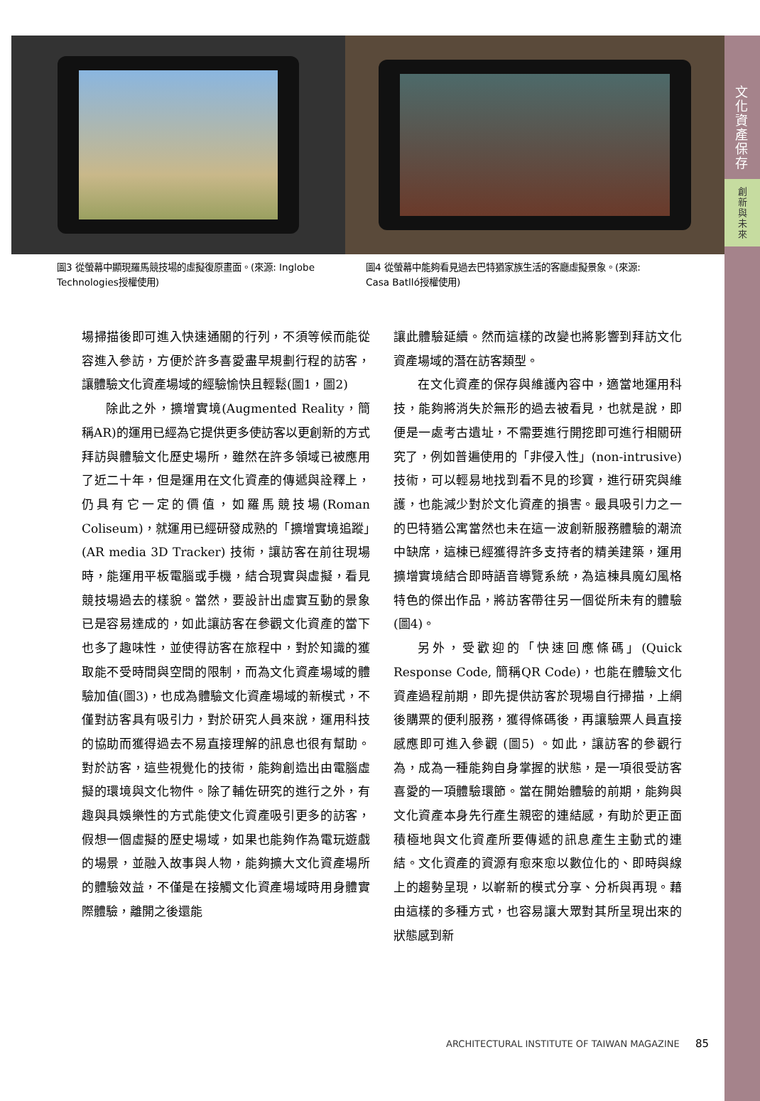文化資產保存
創
新
與
未
來
圖3 從螢幕中顯現羅馬競技場的虛擬復原畫面。(來源: Inglobe Technologies授權使用)
圖4 從螢幕中能夠看見過去巴特猶家族生活的客廳虛擬景象。(來源: Casa Batlló授權使用)
場掃描後即可進入快速通關的行列，不須等候而能從容進入參訪，方便於許多喜愛盡早規劃行程的訪客，讓體驗文化資產場域的經驗愉快且輕鬆(圖1，圖2)
除此之外，擴增實境(Augmented Reality，簡稱AR)的運用已經為它提供更多使訪客以更創新的方式拜訪與體驗文化歷史場所，雖然在許多領域已被應用了近二十年，但是運用在文化資產的傳遞與詮釋上，仍具有它一定的價值，如羅馬競技場(Roman Coliseum)，就運用已經研發成熟的「擴增實境追蹤」(AR media 3D Tracker) 技術，讓訪客在前往現場時，能運用平板電腦或手機，結合現實與虛擬，看見競技場過去的樣貌。當然，要設計出虛實互動的景象已是容易達成的，如此讓訪客在參觀文化資產的當下也多了趣味性，並使得訪客在旅程中，對於知識的獲取能不受時間與空間的限制，而為文化資產場域的體驗加值(圖3)，也成為體驗文化資產場域的新模式，不僅對訪客具有吸引力，對於研究人員來說，運用科技的協助而獲得過去不易直接理解的訊息也很有幫助。對於訪客，這些視覺化的技術，能夠創造出由電腦虛擬的環境與文化物件。除了輔佐研究的進行之外，有趣與具娛樂性的方式能使文化資產吸引更多的訪客，假想一個虛擬的歷史場域，如果也能夠作為電玩遊戲的場景，並融入故事與人物，能夠擴大文化資產場所的體驗效益，不僅是在接觸文化資產場域時用身體實際體驗，離開之後還能
讓此體驗延續。然而這樣的改變也將影響到拜訪文化資產場域的潛在訪客類型。
在文化資產的保存與維護內容中，適當地運用科技，能夠將消失於無形的過去被看見，也就是說，即便是一處考古遺址，不需要進行開挖即可進行相關研究了，例如普遍使用的「非侵入性」(non-intrusive)技術，可以輕易地找到看不見的珍寶，進行研究與維護，也能減少對於文化資產的損害。最具吸引力之一的巴特猶公寓當然也未在這一波創新服務體驗的潮流中缺席，這棟已經獲得許多支持者的精美建築，運用擴增實境結合即時語音導覽系統，為這棟具魔幻風格特色的傑出作品，將訪客帶往另一個從所未有的體驗(圖4)。
另外，受歡迎的「快速回應條碼」(Quick Response Code, 簡稱QR Code)，也能在體驗文化資產過程前期，即先提供訪客於現場自行掃描，上網後購票的便利服務，獲得條碼後，再讓驗票人員直接感應即可進入參觀 (圖5) 。如此，讓訪客的參觀行為，成為一種能夠自身掌握的狀態，是一項很受訪客喜愛的一項體驗環節。當在開始體驗的前期，能夠與文化資產本身先行產生親密的連結感，有助於更正面積極地與文化資產所要傳遞的訊息產生主動式的連結。文化資產的資源有愈來愈以數位化的、即時與線上的趨勢呈現，以嶄新的模式分享、分析與再現。藉由這樣的多種方式，也容易讓大眾對其所呈現出來的狀態感到新
ARCHITECTURAL INSTITUTE OF TAIWAN MAGAZINE 85